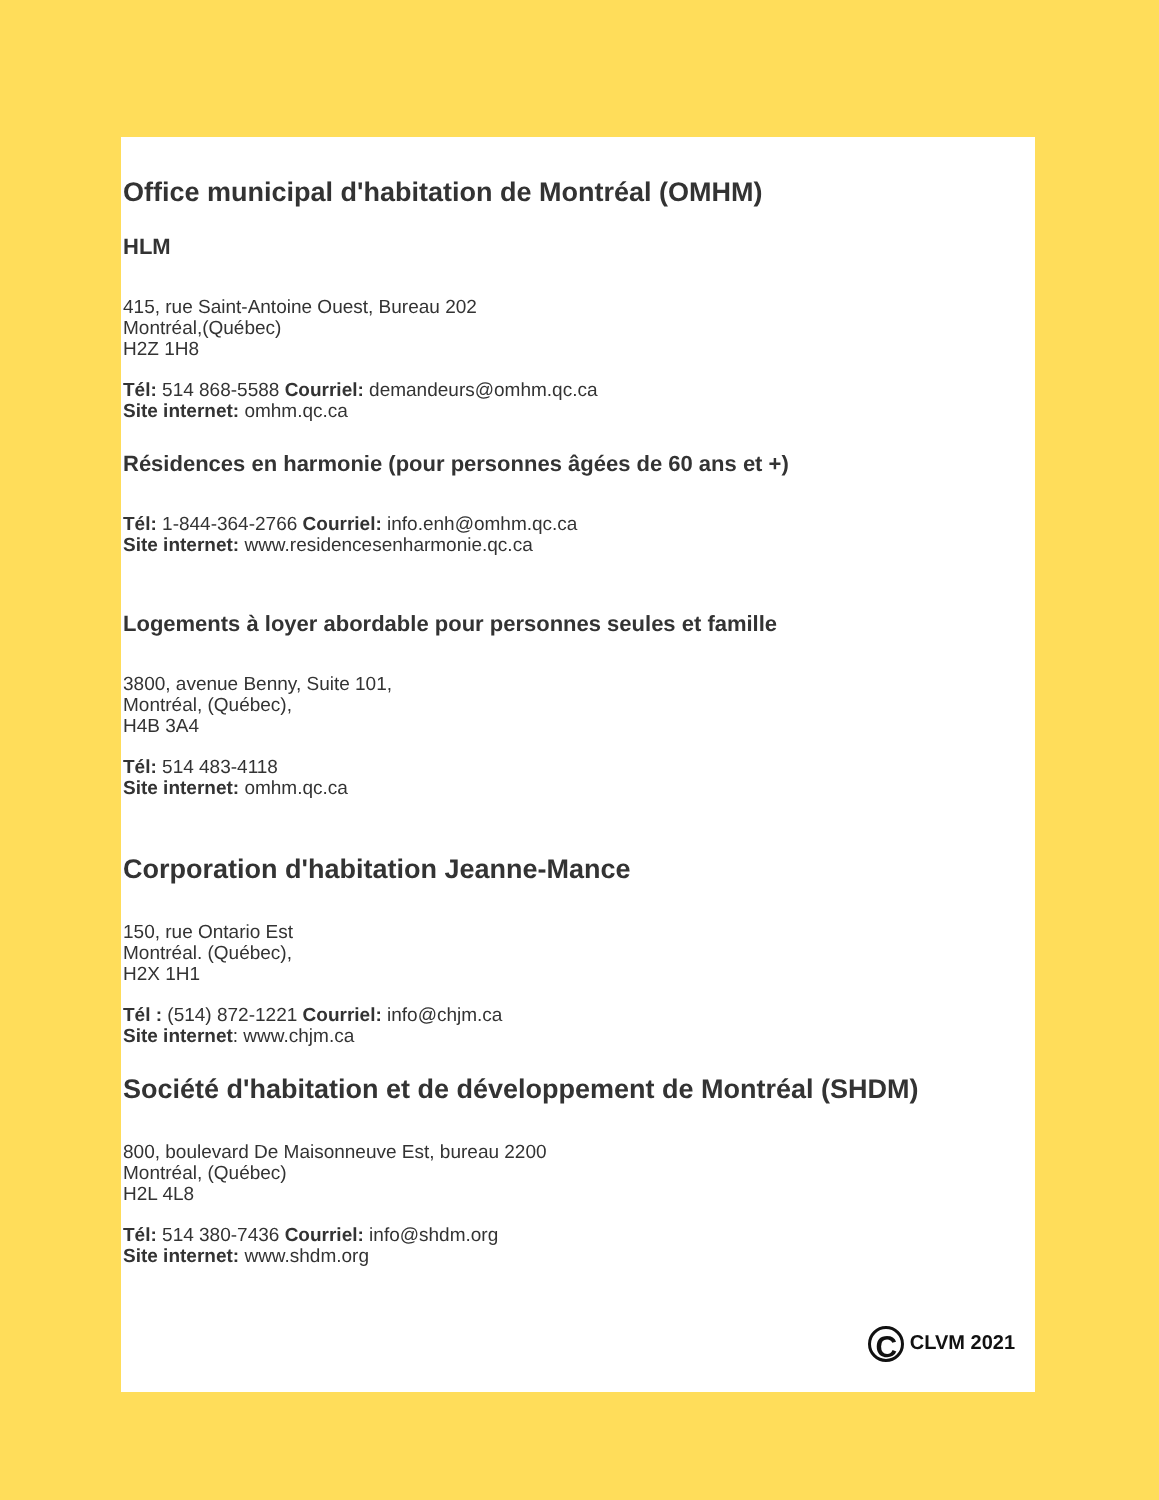Office municipal d'habitation de Montréal (OMHM)
HLM
415, rue Saint-Antoine Ouest, Bureau 202
Montréal,(Québec)
H2Z 1H8
Tél: 514 868-5588 Courriel: demandeurs@omhm.qc.ca
Site internet: omhm.qc.ca
Résidences en harmonie (pour personnes âgées de 60 ans et +)
Tél: 1-844-364-2766 Courriel: info.enh@omhm.qc.ca
Site internet: www.residencesenharmonie.qc.ca
Logements à loyer abordable pour personnes seules et famille
3800, avenue Benny, Suite 101,
Montréal, (Québec),
H4B 3A4
Tél: 514 483-4118
Site internet: omhm.qc.ca
Corporation d'habitation Jeanne-Mance
150, rue Ontario Est
Montréal. (Québec),
H2X 1H1
Tél : (514) 872-1221 Courriel: info@chjm.ca
Site internet: www.chjm.ca
Société d'habitation et de développement de Montréal (SHDM)
800, boulevard De Maisonneuve Est, bureau 2200
Montréal, (Québec)
H2L 4L8
Tél: 514 380-7436 Courriel: info@shdm.org
Site internet: www.shdm.org
C CLVM 2021